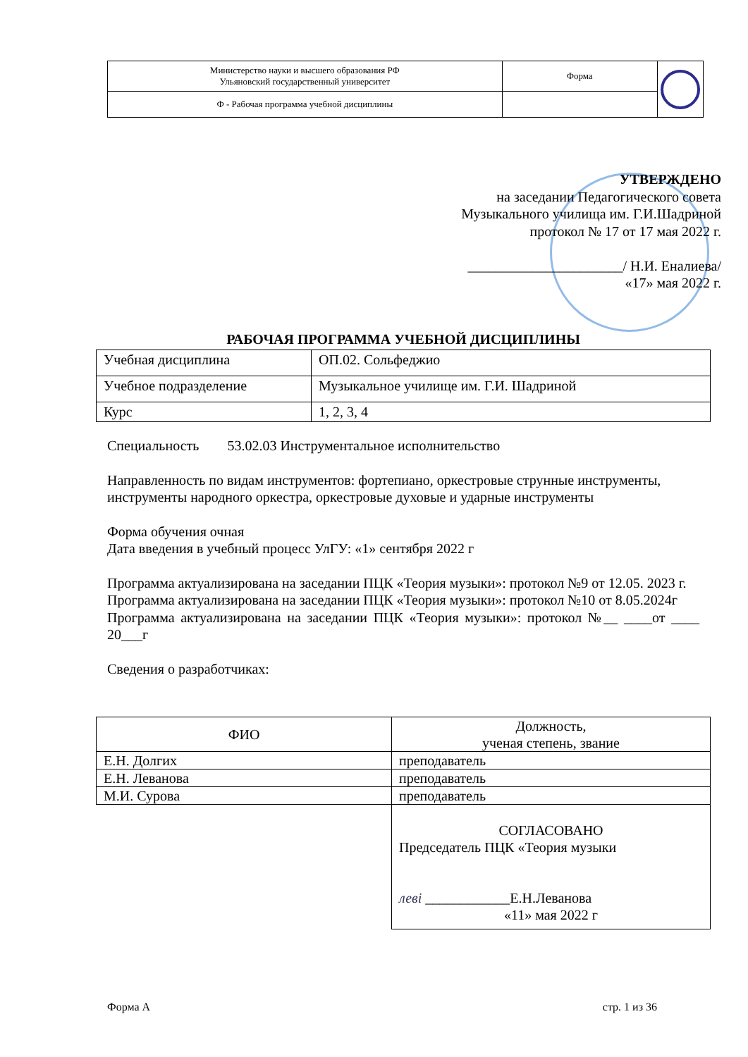| Министерство науки и высшего образования РФ Ульяновский государственный университет | Форма | |
| Ф - Рабочая программа учебной дисциплины | | |
УТВЕРЖДЕНО
на заседании Педагогического совета
Музыкального училища им. Г.И.Шадриной
протокол № 17 от 17 мая 2022 г.
______________________/ Н.И. Еналиева/
«17» мая 2022 г.
РАБОЧАЯ ПРОГРАММА УЧЕБНОЙ ДИСЦИПЛИНЫ
| Учебная дисциплина | ОП.02. Сольфеджио |
| Учебное подразделение | Музыкальное училище им. Г.И. Шадриной |
| Курс | 1, 2, 3, 4 |
Специальность 53.02.03 Инструментальное исполнительство
Направленность по видам инструментов: фортепиано, оркестровые струнные инструменты, инструменты народного оркестра, оркестровые духовые и ударные инструменты
Форма обучения очная
Дата введения в учебный процесс УлГУ: «1» сентября 2022 г
Программа актуализирована на заседании ПЦК «Теория музыки»: протокол №9 от 12.05. 2023 г.
Программа актуализирована на заседании ПЦК «Теория музыки»: протокол №10 от 8.05.2024г
Программа актуализирована на заседании ПЦК «Теория музыки»: протокол №__ ____от ____ 20___г
Сведения о разработчиках:
| ФИО | Должность, ученая степень, звание |
| Е.Н. Долгих | преподаватель |
| Е.Н. Леванова | преподаватель |
| М.И. Сурова | преподаватель |
| | СОГЛАСОВАНО Председатель ПЦК «Теория музыки леві ____________Е.Н.Леванова «11» мая 2022 г |
Форма А стр. 1 из 36